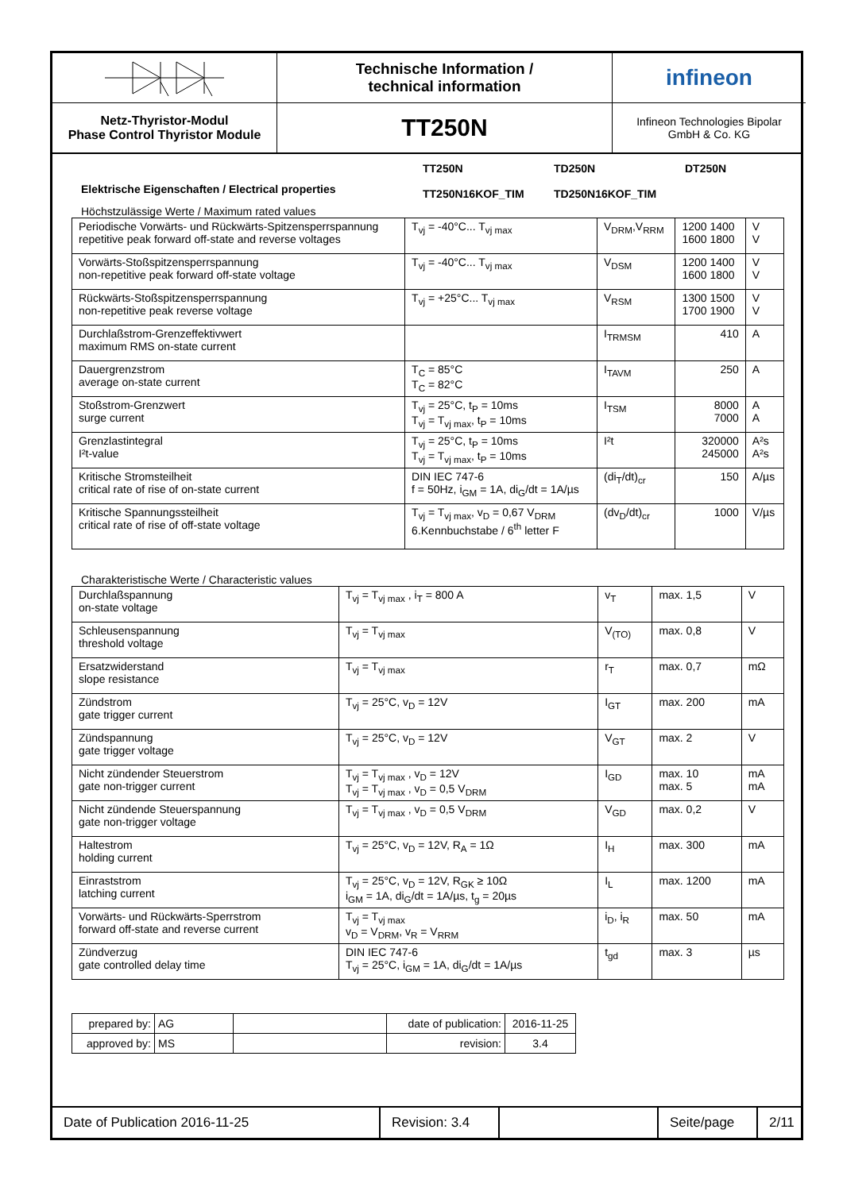Netz-Thyristor-Modul
Phase Control Thyristor Module
Technische Information /
technical information
TT250N
infineon
Infineon Technologies Bipolar
GmbH & Co. KG
Elektrische Eigenschaften / Electrical properties
TT250N
TT250N16KOF_TIM
TD250N
TD250N16KOF_TIM
DT250N
Höchstzulässige Werte / Maximum rated values
| Periodische Vorwärts- und Rückwärts-Spitzensperrspannung repetitive peak forward off-state and reverse voltages | T<sub>vj</sub> = -40°C... T<sub>vj max</sub> | V<sub>DRM</sub>,V<sub>RRM</sub> | 1200 1400 1600 1800 | V V |
| Vorwärts-Stoßspitzensperrspannung non-repetitive peak forward off-state voltage | T<sub>vj</sub> = -40°C... T<sub>vj max</sub> | V<sub>DSM</sub> | 1200 1400 1600 1800 | V V |
| Rückwärts-Stoßspitzensperrspannung non-repetitive peak reverse voltage | T<sub>vj</sub> = +25°C... T<sub>vj max</sub> | V<sub>RSM</sub> | 1300 1500 1700 1900 | V V |
| Durchlaßstrom-Grenzeffektivwert maximum RMS on-state current | | I<sub>TRMSM</sub> | 410 | A |
| Dauergrenzstrom average on-state current | T<sub>C</sub> = 85°C T<sub>C</sub> = 82°C | I<sub>TAVM</sub> | 250 | A |
| Stoßstrom-Grenzwert surge current | T<sub>vj</sub> = 25°C, t<sub>P</sub> = 10ms T<sub>vj</sub> = T<sub>vj max</sub>, t<sub>P</sub> = 10ms | I<sub>TSM</sub> | 8000 7000 | A A |
| Grenzlastintegral I²t-value | T<sub>vj</sub> = 25°C, t<sub>P</sub> = 10ms T<sub>vj</sub> = T<sub>vj max</sub>, t<sub>P</sub> = 10ms | I²t | 320000 245000 | A²s A²s |
| Kritische Stromsteilheit critical rate of rise of on-state current | DIN IEC 747-6 f = 50Hz, i<sub>GM</sub> = 1A, di<sub>G</sub>/dt = 1A/µs | (di<sub>T</sub>/dt)<sub>cr</sub> | 150 | A/µs |
| Kritische Spannungssteilheit critical rate of rise of off-state voltage | T<sub>vj</sub> = T<sub>vj max</sub>, v<sub>D</sub> = 0,67 V<sub>DRM</sub> 6.Kennbuchstabe / 6<sup>th</sup> letter F | (dv<sub>D</sub>/dt)<sub>cr</sub> | 1000 | V/µs |
Charakteristische Werte / Characteristic values
| Durchlaßspannung on-state voltage | T<sub>vj</sub> = T<sub>vj max</sub> , i<sub>T</sub> = 800 A | v<sub>T</sub> | max. 1,5 | V |
| Schleusenspannung threshold voltage | T<sub>vj</sub> = T<sub>vj max</sub> | V<sub>(TO)</sub> | max. 0,8 | V |
| Ersatzwiderstand slope resistance | T<sub>vj</sub> = T<sub>vj max</sub> | r<sub>T</sub> | max. 0,7 | mΩ |
| Zündstrom gate trigger current | T<sub>vj</sub> = 25°C, v<sub>D</sub> = 12V | I<sub>GT</sub> | max. 200 | mA |
| Zündspannung gate trigger voltage | T<sub>vj</sub> = 25°C, v<sub>D</sub> = 12V | V<sub>GT</sub> | max. 2 | V |
| Nicht zündender Steuerstrom gate non-trigger current | T<sub>vj</sub> = T<sub>vj max</sub> , v<sub>D</sub> = 12V T<sub>vj</sub> = T<sub>vj max</sub> , v<sub>D</sub> = 0,5 V<sub>DRM</sub> | I<sub>GD</sub> | max. 10 max. 5 | mA mA |
| Nicht zündende Steuerspannung gate non-trigger voltage | T<sub>vj</sub> = T<sub>vj max</sub> , v<sub>D</sub> = 0,5 V<sub>DRM</sub> | V<sub>GD</sub> | max. 0,2 | V |
| Haltestrom holding current | T<sub>vj</sub> = 25°C, v<sub>D</sub> = 12V, R<sub>A</sub> = 1Ω | I<sub>H</sub> | max. 300 | mA |
| Einraststrom latching current | T<sub>vj</sub> = 25°C, v<sub>D</sub> = 12V, R<sub>GK</sub> ≥ 10Ω i<sub>GM</sub> = 1A, di<sub>G</sub>/dt = 1A/µs, t<sub>g</sub> = 20µs | I<sub>L</sub> | max. 1200 | mA |
| Vorwärts- und Rückwärts-Sperrstrom forward off-state and reverse current | T<sub>vj</sub> = T<sub>vj max</sub> v<sub>D</sub> = V<sub>DRM</sub>, v<sub>R</sub> = V<sub>RRM</sub> | i<sub>D</sub>, i<sub>R</sub> | max. 50 | mA |
| Zündverzug gate controlled delay time | DIN IEC 747-6 T<sub>vj</sub> = 25°C, i<sub>GM</sub> = 1A, di<sub>G</sub>/dt = 1A/µs | t<sub>gd</sub> | max. 3 | µs |
| prepared by: | AG | | date of publication: | 2016-11-25 |
| approved by: | MS | | revision: | 3.4 |
Date of Publication 2016-11-25
Revision: 3.4
Seite/page
2/11